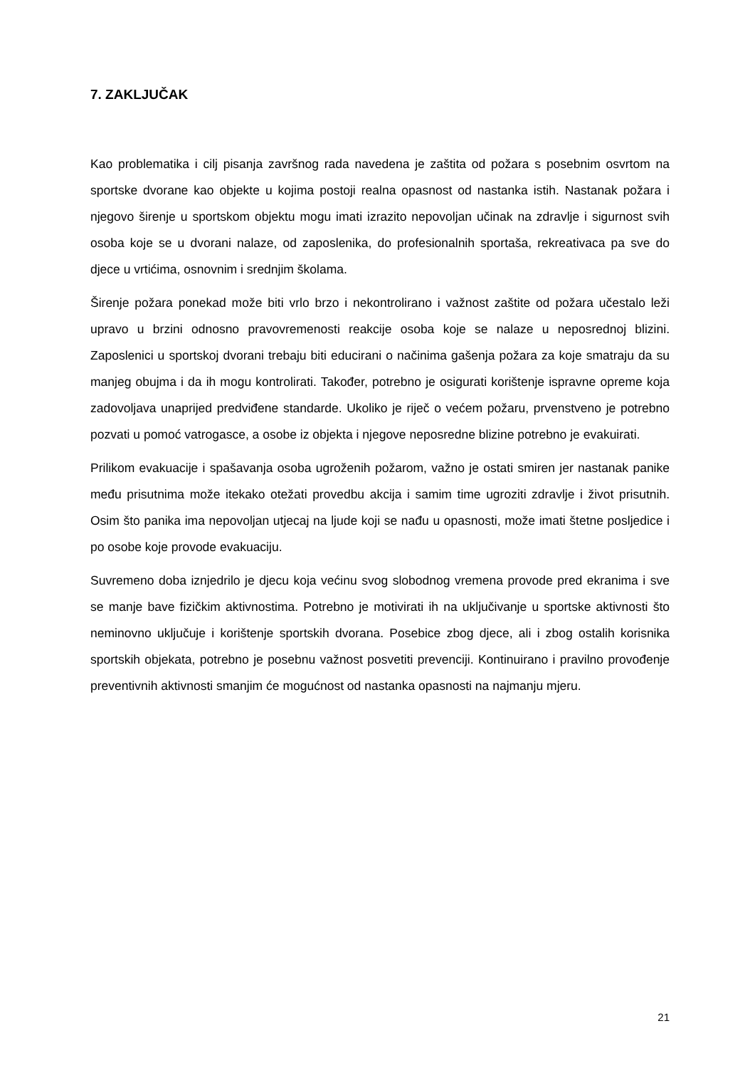7. ZAKLJUČAK
Kao problematika i cilj pisanja završnog rada navedena je zaštita od požara s posebnim osvrtom na sportske dvorane kao objekte u kojima postoji realna opasnost od nastanka istih. Nastanak požara i njegovo širenje u sportskom objektu mogu imati izrazito nepovoljan učinak na zdravlje i sigurnost svih osoba koje se u dvorani nalaze, od zaposlenika, do profesionalnih sportaša, rekreativaca pa sve do djece u vrtićima, osnovnim i srednjim školama.
Širenje požara ponekad može biti vrlo brzo i nekontrolirano i važnost zaštite od požara učestalo leži upravo u brzini odnosno pravovremenosti reakcije osoba koje se nalaze u neposrednoj blizini. Zaposlenici u sportskoj dvorani trebaju biti educirani o načinima gašenja požara za koje smatraju da su manjeg obujma i da ih mogu kontrolirati. Također, potrebno je osigurati korištenje ispravne opreme koja zadovoljava unaprijed predviđene standarde. Ukoliko je riječ o većem požaru, prvenstveno je potrebno pozvati u pomoć vatrogasce, a osobe iz objekta i njegove neposredne blizine potrebno je evakuirati.
Prilikom evakuacije i spašavanja osoba ugroženih požarom, važno je ostati smiren jer nastanak panike među prisutnima može itekako otežati provedbu akcija i samim time ugroziti zdravlje i život prisutnih. Osim što panika ima nepovoljan utjecaj na ljude koji se nađu u opasnosti, može imati štetne posljedice i po osobe koje provode evakuaciju.
Suvremeno doba iznjedrilo je djecu koja većinu svog slobodnog vremena provode pred ekranima i sve se manje bave fizičkim aktivnostima. Potrebno je motivirati ih na uključivanje u sportske aktivnosti što neminovno uključuje i korištenje sportskih dvorana. Posebice zbog djece, ali i zbog ostalih korisnika sportskih objekata, potrebno je posebnu važnost posvetiti prevenciji. Kontinuirano i pravilno provođenje preventivnih aktivnosti smanjim će mogućnost od nastanka opasnosti na najmanju mjeru.
21